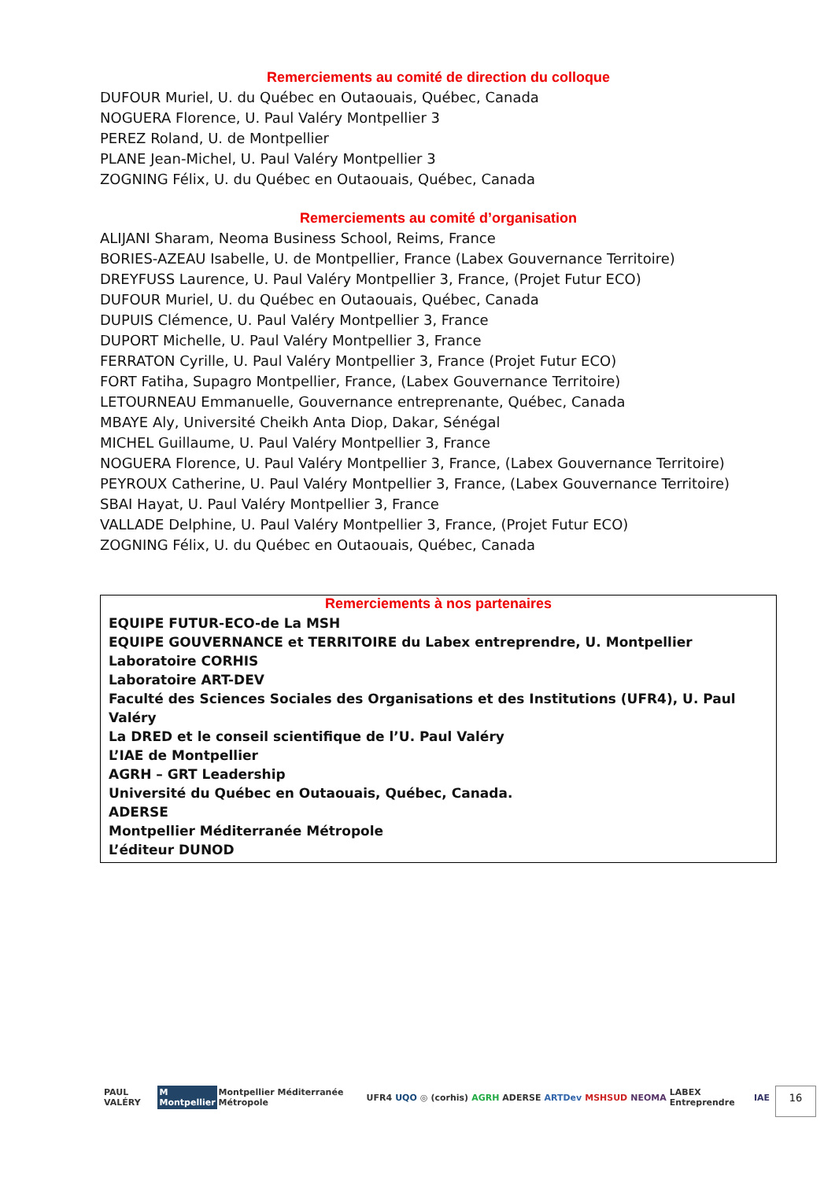Remerciements au comité de direction du colloque
DUFOUR Muriel, U. du Québec en Outaouais, Québec, Canada
NOGUERA Florence, U. Paul Valéry Montpellier 3
PEREZ Roland, U. de Montpellier
PLANE Jean-Michel, U. Paul Valéry Montpellier 3
ZOGNING Félix, U. du Québec en Outaouais, Québec, Canada
Remerciements au comité d’organisation
ALIJANI Sharam, Neoma Business School, Reims, France
BORIES-AZEAU Isabelle, U. de Montpellier, France (Labex Gouvernance Territoire)
DREYFUSS Laurence, U. Paul Valéry Montpellier 3, France, (Projet Futur ECO)
DUFOUR Muriel, U. du Québec en Outaouais, Québec, Canada
DUPUIS Clémence, U. Paul Valéry Montpellier 3, France
DUPORT Michelle, U. Paul Valéry Montpellier 3, France
FERRATON Cyrille, U. Paul Valéry Montpellier 3, France (Projet Futur ECO)
FORT Fatiha, Supagro Montpellier, France, (Labex Gouvernance Territoire)
LETOURNEAU Emmanuelle, Gouvernance entreprenante, Québec, Canada
MBAYE Aly, Université Cheikh Anta Diop, Dakar, Sénégal
MICHEL Guillaume, U. Paul Valéry Montpellier 3, France
NOGUERA Florence, U. Paul Valéry Montpellier 3, France, (Labex Gouvernance Territoire)
PEYROUX Catherine, U. Paul Valéry Montpellier 3, France, (Labex Gouvernance Territoire)
SBAI Hayat, U. Paul Valéry Montpellier 3, France
VALLADE Delphine, U. Paul Valéry Montpellier 3, France, (Projet Futur ECO)
ZOGNING Félix, U. du Québec en Outaouais, Québec, Canada
Remerciements à nos partenaires
EQUIPE FUTUR-ECO-de La MSH
EQUIPE GOUVERNANCE et TERRITOIRE du Labex entreprendre, U. Montpellier
Laboratoire CORHIS
Laboratoire ART-DEV
Faculté des Sciences Sociales des Organisations et des Institutions (UFR4), U. Paul Valéry
La DRED et le conseil scientifique de l’U. Paul Valéry
L’IAE de Montpellier
AGRH – GRT Leadership
Université du Québec en Outaouais, Québec, Canada.
ADERSE
Montpellier Méditerranée Métropole
L’éditeur DUNOD
PAUL VALÉRY M Montpellier Montpellier Méditerranée Métropole UFR4 UQO ◎ (corhis) AGRH ADERSE ARTDev MSHSUD NEOMA LABEX Entreprendre IAE
16